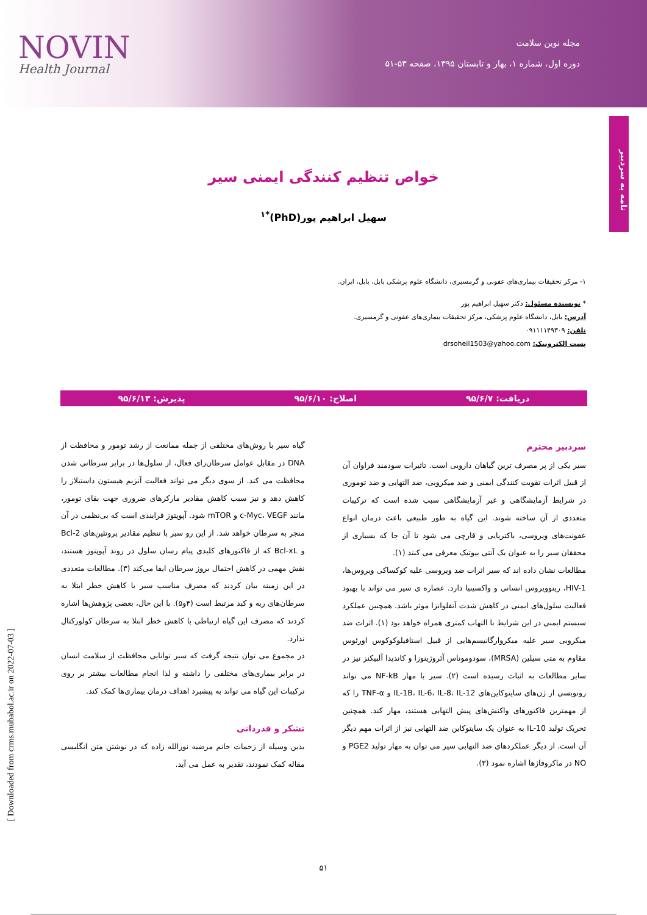NOVIN
Health Journal
مجله نوین سلامت
دوره اول، شماره ۱، بهار و تابستان ۱۳۹۵، صفحه ۵۳-۵۱
نامه به سردبیر
خواص تنظیم کنندگی ایمنی سیر
سهیل ابراهیم پور(PhD)<sup>*۱</sup>
۱- مرکز تحقیقات بیماری‌های عفونی و گرمسیری، دانشگاه علوم پزشکی بابل، بابل، ایران.
* نویسنده مسئول: دکتر سهیل ابراهیم پور
آدرس: بابل، دانشگاه علوم پزشکی، مرکز تحقیقات بیماری‌های عفونی و گرمسیری.
تلفن: ۰۹۱۱۱۱۴۹۳۰۹
پست الکترونیک: drsoheil1503@yahoo.com
دریافت: ۹۵/۶/۷ اصلاح: ۹۵/۶/۱۰ پذیرش: ۹۵/۶/۱۳
سردبیر محترم
سیر یکی از پر مصرف ترین گیاهان دارویی است. تاثیرات سودمند فراوان آن از قبیل اثرات تقویت کنندگی ایمنی و ضد میکروبی، ضد التهابی و ضد توموری در شرایط آزمایشگاهی و غیر آزمایشگاهی سبب شده است که ترکیبات متعددی از آن ساخته شوند. این گیاه به طور طبیعی باعث درمان انواع عفونت‌های ویروسی، باکتریایی و قارچی می شود تا آن جا که بسیاری از محققان سیر را به عنوان یک آنتی بیوتیک معرفی می کنند (۱).
مطالعات نشان داده اند که سیر اثرات ضد ویروسی علیه کوکساکی ویروس‌ها، HIV-1، رینوویروس انسانی و واکسینیا دارد. عصاره ی سیر می تواند با بهبود فعالیت سلول‌های ایمنی در کاهش شدت آنفلوانزا موثر باشد. همچنین عملکرد سیستم ایمنی در این شرایط با التهاب کمتری همراه خواهد بود (۱). اثرات ضد میکروبی سیر علیه میکروارگانیسم‌هایی از قبیل استافیلوکوکوس اورئوس مقاوم به متی سیلین (MRSA)، سودوموناس آئروژینوزا و کاندیدا آلبیکنز نیز در سایر مطالعات به اثبات رسیده است (۲). سیر با مهار NF-kB می تواند رونویسی از ژن‌های سایتوکاین‌های IL-1B، IL-6، IL-8، IL-12 و TNF-α را که از مهمترین فاکتورهای واکنش‌های پیش التهابی هستند، مهار کند. همچنین تحریک تولید IL-10 به عنوان یک سایتوکاین ضد التهابی نیز از اثرات مهم دیگر آن است. از دیگر عملکردهای ضد التهابی سیر می توان به مهار تولید PGE2 و NO در ماکروفاژها اشاره نمود (۳).
گیاه سیر با روش‌های مختلفی از جمله ممانعت از رشد تومور و محافظت از DNA در مقابل عوامل سرطان‌زای فعال، از سلول‌ها در برابر سرطانی شدن محافظت می کند. از سوی دیگر می تواند فعالیت آنزیم هیستون داستیلاز را کاهش دهد و نیز سبب کاهش مقادیر مارکرهای ضروری جهت بقای تومور، مانند c-Myc، VEGF و mTOR شود. آپوپتوز فرایندی است که بی‌نظمی در آن منجر به سرطان خواهد شد. از این رو سیر با تنظیم مقادیر پروتئین‌های Bcl-2 و Bcl-xL که از فاکتورهای کلیدی پیام رسان سلول در روند آپوپتوز هستند، نقش مهمی در کاهش احتمال بروز سرطان ایفا می‌کند (۳). مطالعات متعددی در این زمینه بیان کردند که مصرف مناسب سیر با کاهش خطر ابتلا به سرطان‌های ریه و کبد مرتبط است (۴و۵). با این حال، بعضی پژوهش‌ها اشاره کردند که مصرف این گیاه ارتباطی با کاهش خطر ابتلا به سرطان کولورکتال ندارد.
در مجموع می توان نتیجه گرفت که سیر توانایی محافظت از سلامت انسان در برابر بیماری‌های مختلفی را داشته و لذا انجام مطالعات بیشتر بر روی ترکیبات این گیاه می تواند به پیشبرد اهداف درمان بیماری‌ها کمک کند.
تشکر و قدردانی
بدین وسیله از زحمات خانم مرضیه نورالله زاده که در نوشتن متن انگلیسی مقاله کمک نمودند، تقدیر به عمل می آید.
[ Downloaded from crms.mubabol.ac.ir on 2022-07-03 ]
۵۱